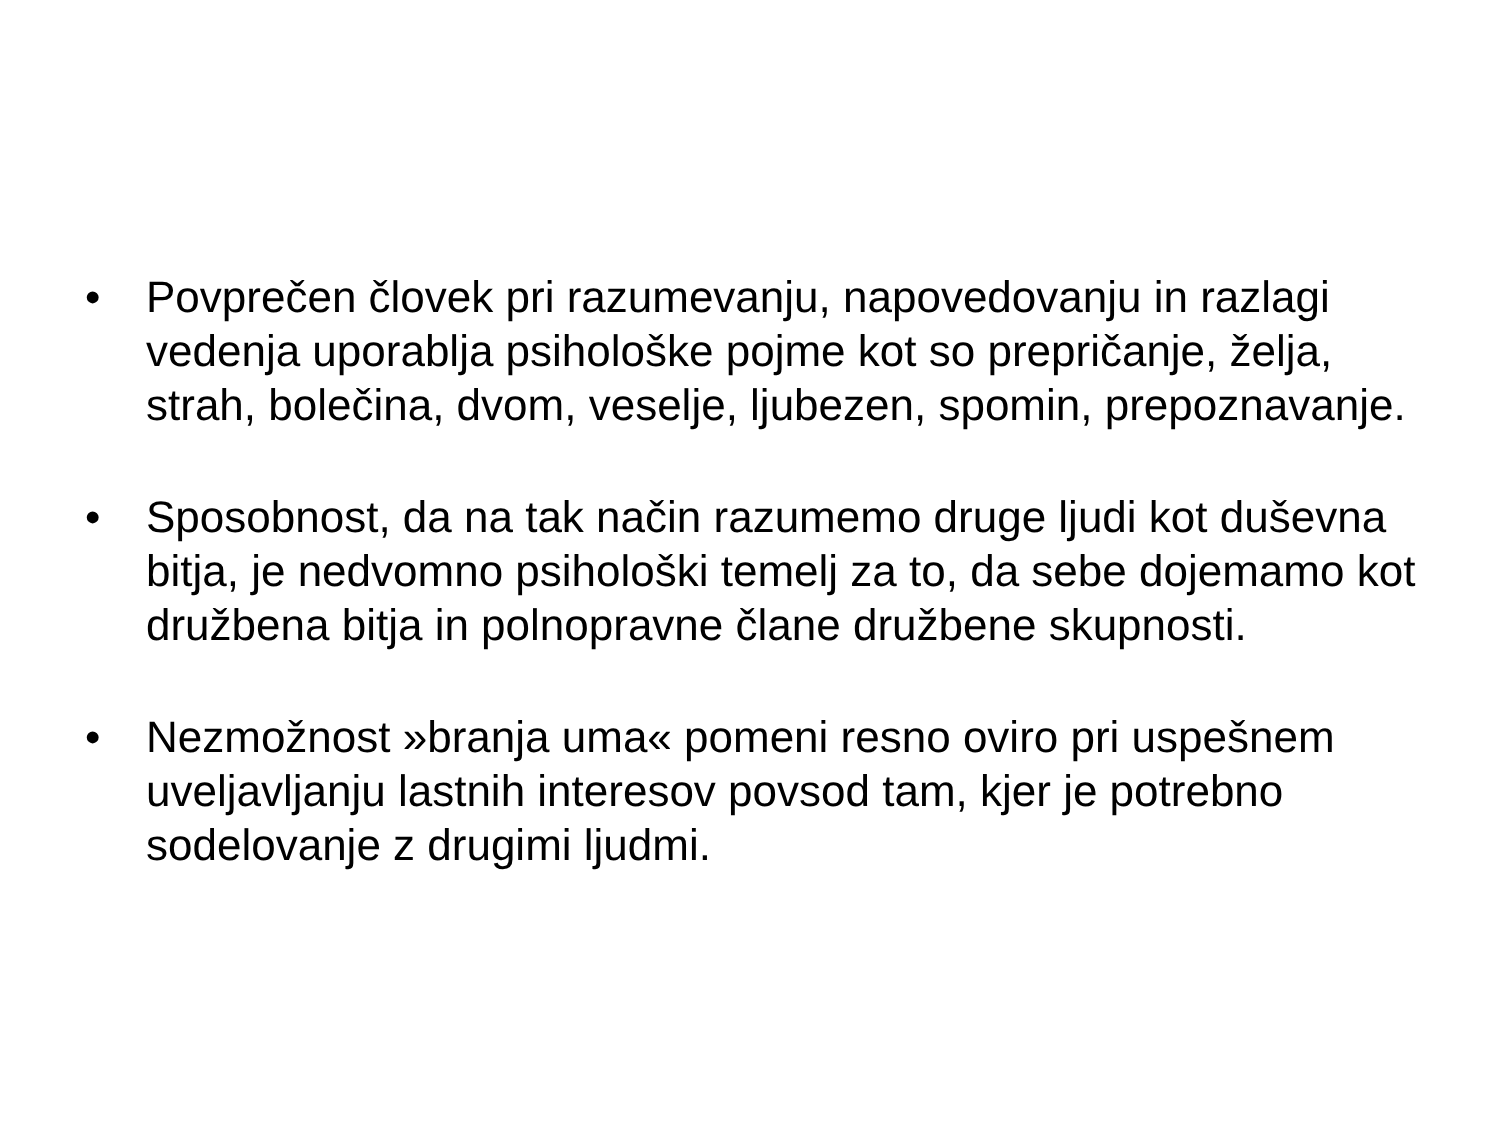• Povprečen človek pri razumevanju, napovedovanju in razlagi vedenja uporablja psihološke pojme kot so prepričanje, želja, strah, bolečina, dvom, veselje, ljubezen, spomin, prepoznavanje.
• Sposobnost, da na tak način razumemo druge ljudi kot duševna bitja, je nedvomno psihološki temelj za to, da sebe dojemamo kot družbena bitja in polnopravne člane družbene skupnosti.
• Nezmožnost »branja uma« pomeni resno oviro pri uspešnem uveljavljanju lastnih interesov povsod tam, kjer je potrebno sodelovanje z drugimi ljudmi.